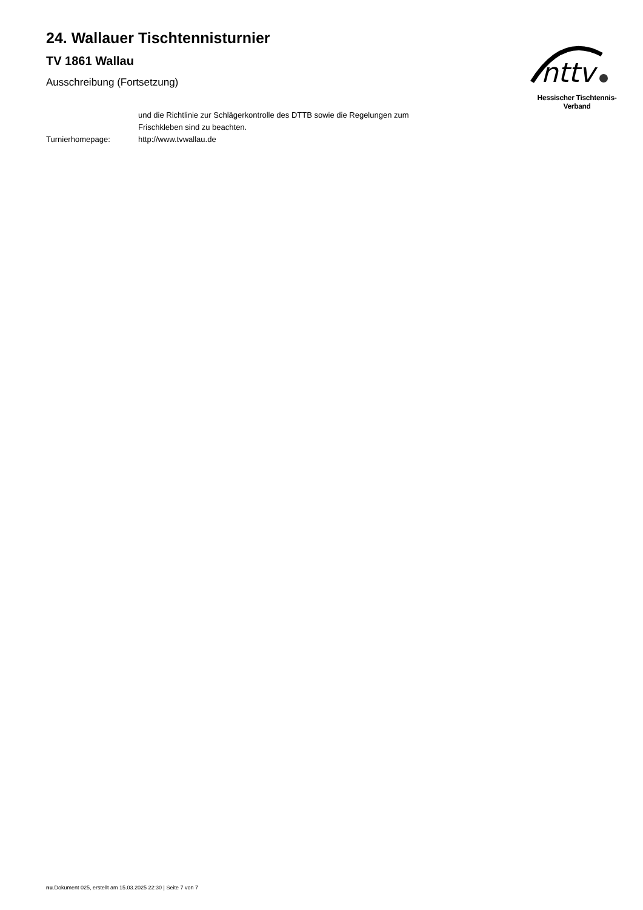24. Wallauer Tischtennisturnier
TV 1861 Wallau
Ausschreibung (Fortsetzung)
nttv
Hessischer Tischtennis-Verband
und die Richtlinie zur Schlägerkontrolle des DTTB sowie die Regelungen zum Frischkleben sind zu beachten.
Turnierhomepage: http://www.tvwallau.de
nu.Dokument 025, erstellt am 15.03.2025 22:30 | Seite 7 von 7